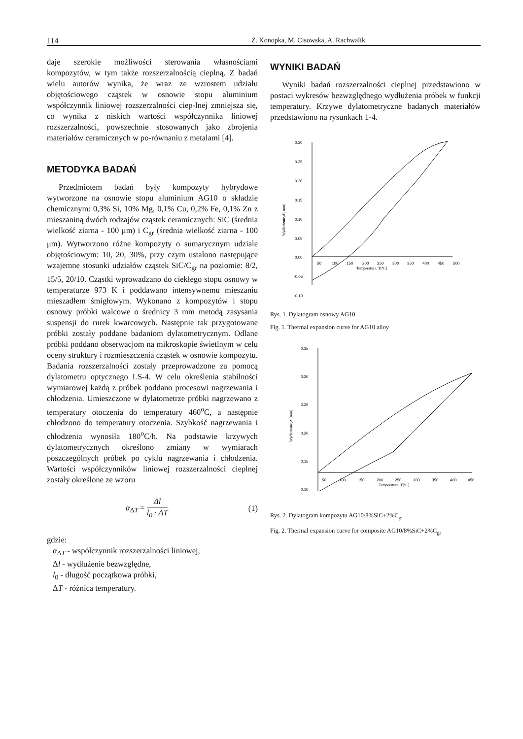114 Z. Konopka, M. Cisowska, A. Rachwalik
daje szerokie możliwości sterowania własnościami kompozytów, w tym także rozszerzalnością cieplną. Z badań wielu autorów wynika, że wraz ze wzrostem udziału objętościowego cząstek w osnowie stopu aluminium współczynnik liniowej rozszerzalności ciep-lnej zmniejsza się, co wynika z niskich wartości współczynnika liniowej rozszerzalności, powszechnie stosowanych jako zbrojenia materiałów ceramicznych w po-równaniu z metalami [4].
METODYKA BADAŃ
Przedmiotem badań były kompozyty hybrydowe wytworzone na osnowie stopu aluminium AG10 o składzie chemicznym: 0,3% Si, 10% Mg, 0,1% Cu, 0,2% Fe, 0,1% Zn z mieszaniną dwóch rodzajów cząstek ceramicznych: SiC (średnia wielkość ziarna - 100 μm) i C<sub>gr</sub> (średnia wielkość ziarna - 100 μm). Wytworzono różne kompozyty o sumarycznym udziale objętościowym: 10, 20, 30%, przy czym ustalono następujące wzajemne stosunki udziałów cząstek SiC/C<sub>gr</sub> na poziomie: 8/2, 15/5, 20/10. Cząstki wprowadzano do ciekłego stopu osnowy w temperaturze 973 K i poddawano intensywnemu mieszaniu mieszadłem śmigłowym. Wykonano z kompozytów i stopu osnowy próbki walcowe o średnicy 3 mm metodą zasysania suspensji do rurek kwarcowych. Następnie tak przygotowane próbki zostały poddane badaniom dylatometrycznym. Odlane próbki poddano obserwacjom na mikroskopie świetlnym w celu oceny struktury i rozmieszczenia cząstek w osnowie kompozytu. Badania rozszerzalności zostały przeprowadzone za pomocą dylatometru optycznego LS-4. W celu określenia stabilności wymiarowej każdą z próbek poddano procesowi nagrzewania i chłodzenia. Umieszczone w dylatometrze próbki nagrzewano z temperatury otoczenia do temperatury 460<sup>o</sup>C, a następnie chłodzono do temperatury otoczenia. Szybkość nagrzewania i chłodzenia wynosiła 180<sup>o</sup>C/h. Na podstawie krzywych dylatometrycznych określono zmiany w wymiarach poszczególnych próbek po cyklu nagrzewania i chłodzenia. Wartości współczynników liniowej rozszerzalności cieplnej zostały określone ze wzoru
α<sub>ΔT</sub> = Δl l<sub>0</sub> · ΔT (1)
gdzie:
α<sub>ΔT</sub> - współczynnik rozszerzalności liniowej,
Δl - wydłużenie bezwzględne,
l<sub>0</sub> - długość początkowa próbki,
ΔT - różnica temperatury.
WYNIKI BADAŃ
Wyniki badań rozszerzalności cieplnej przedstawiono w postaci wykresów bezwzględnego wydłużenia próbek w funkcji temperatury. Krzywe dylatometryczne badanych materiałów przedstawiono na rysunkach 1-4.
0.30
0.25
0.20
0.15
0.10
0.05
0.00
-0.05
-0.10
50
100
150
200
250
300
350
400
450
500
Temperatura, T[ºC]
Wydłużenie,Δl[mm]
Rys. 1. Dylatogram osnowy AG10
Fig. 1. Thermal expansion curve for AG10 alloy
0.35
0.30
0.25
0.20
0.15
0.10
50
100
150
200
250
300
350
400
450
Temperatura, T[ºC]
Wydłużenie,Δl[mm]
Rys. 2. Dylatogram kompozytu AG10/8%SiC+2%C<sub>gr</sub>
Fig. 2. Thermal expansion curve for composite AG10/8%SiC+2%C<sub>gr</sub>